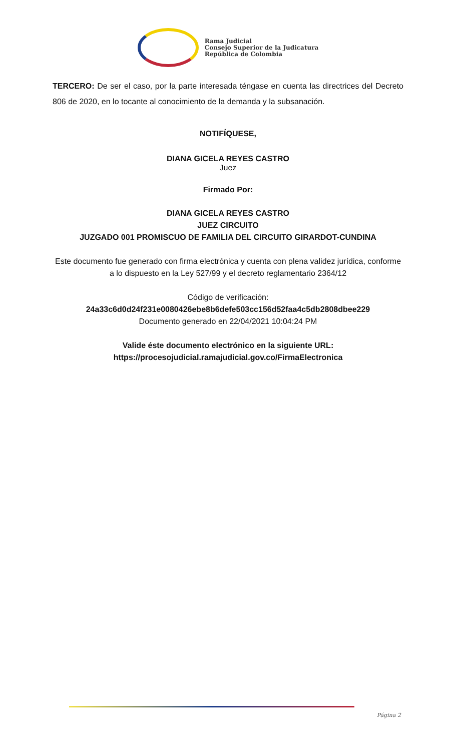Rama Judicial
Consejo Superior de la Judicatura
República de Colombia
TERCERO: De ser el caso, por la parte interesada téngase en cuenta las directrices del Decreto 806 de 2020, en lo tocante al conocimiento de la demanda y la subsanación.
NOTIFÍQUESE,
DIANA GICELA REYES CASTRO
Juez
Firmado Por:
DIANA GICELA REYES CASTRO
JUEZ CIRCUITO
JUZGADO 001 PROMISCUO DE FAMILIA DEL CIRCUITO GIRARDOT-CUNDINA
Este documento fue generado con firma electrónica y cuenta con plena validez jurídica, conforme a lo dispuesto en la Ley 527/99 y el decreto reglamentario 2364/12
Código de verificación: 24a33c6d0d24f231e0080426ebe8b6defe503cc156d52faa4c5db2808dbee229
Documento generado en 22/04/2021 10:04:24 PM
Valide éste documento electrónico en la siguiente URL:
https://procesojudicial.ramajudicial.gov.co/FirmaElectronica
Página 2